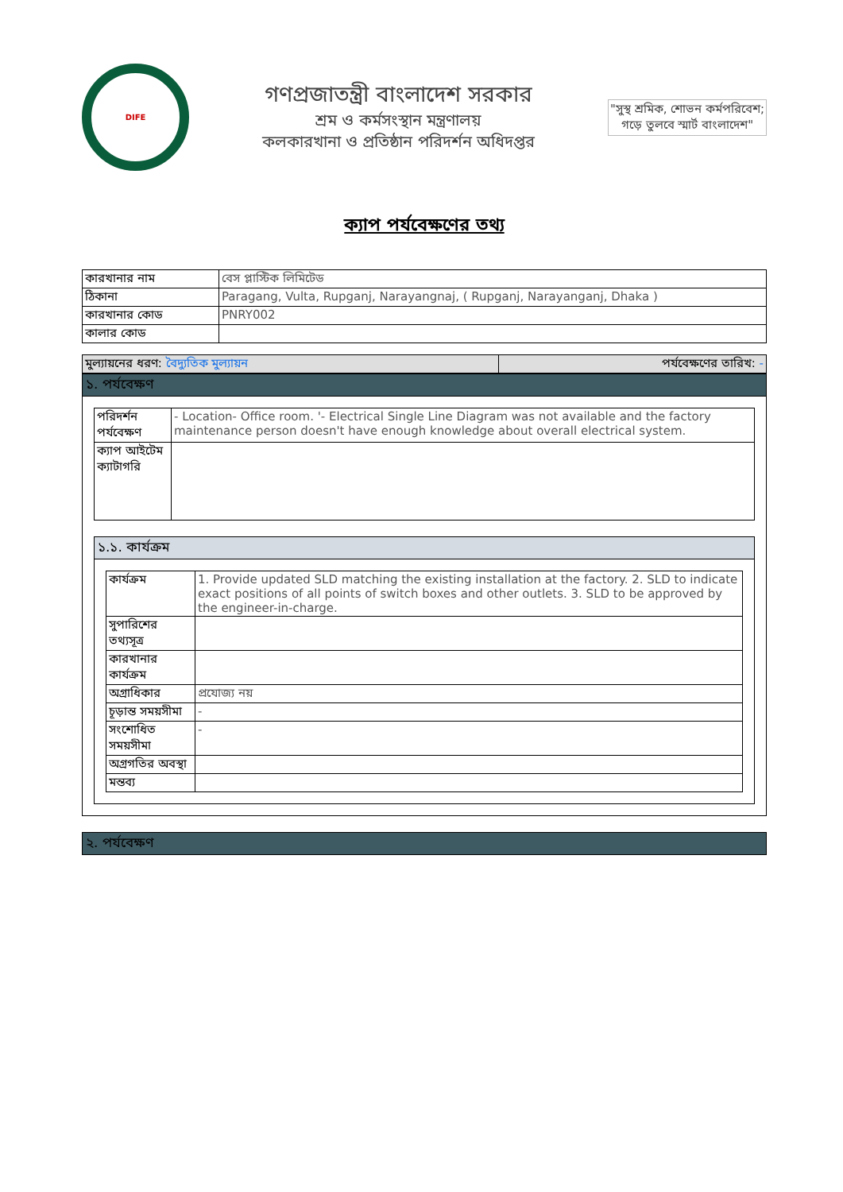DIFE
গণপ্রজাতন্ত্রী বাংলাদেশ সরকার
শ্রম ও কর্মসংস্থান মন্ত্রণালয়
কলকারখানা ও প্রতিষ্ঠান পরিদর্শন অধিদপ্তর
"সুস্থ শ্রমিক, শোভন কর্মপরিবেশ;
গড়ে তুলবে স্মার্ট বাংলাদেশ"
ক্যাপ পর্যবেক্ষণের তথ্য
| কারখানার নাম | বেস প্লাস্টিক লিমিটেড |
| ঠিকানা | Paragang, Vulta, Rupganj, Narayangnaj, ( Rupganj, Narayanganj, Dhaka ) |
| কারখানার কোড | PNRY002 |
| কালার কোড | |
| মুল্যায়নের ধরণ: বৈদ্যুতিক মুল্যায়ন | পর্যবেক্ষণের তারিখ: - |
১. পর্যবেক্ষণ
| পরিদর্শন পর্যবেক্ষণ | - Location- Office room. '- Electrical Single Line Diagram was not available and the factory maintenance person doesn't have enough knowledge about overall electrical system. |
| ক্যাপ আইটেম ক্যাটাগরি | |
১.১. কার্যক্রম
| কার্যক্রম | 1. Provide updated SLD matching the existing installation at the factory. 2. SLD to indicate exact positions of all points of switch boxes and other outlets. 3. SLD to be approved by the engineer-in-charge. |
| সুপারিশের তথ্যসূত্র | |
| কারখানার কার্যক্রম | |
| অগ্রাধিকার | প্রযোজ্য নয় |
| চূড়ান্ত সময়সীমা | - |
| সংশোধিত সময়সীমা | - |
| অগ্রগতির অবস্থা | |
| মন্তব্য | |
২. পর্যবেক্ষণ